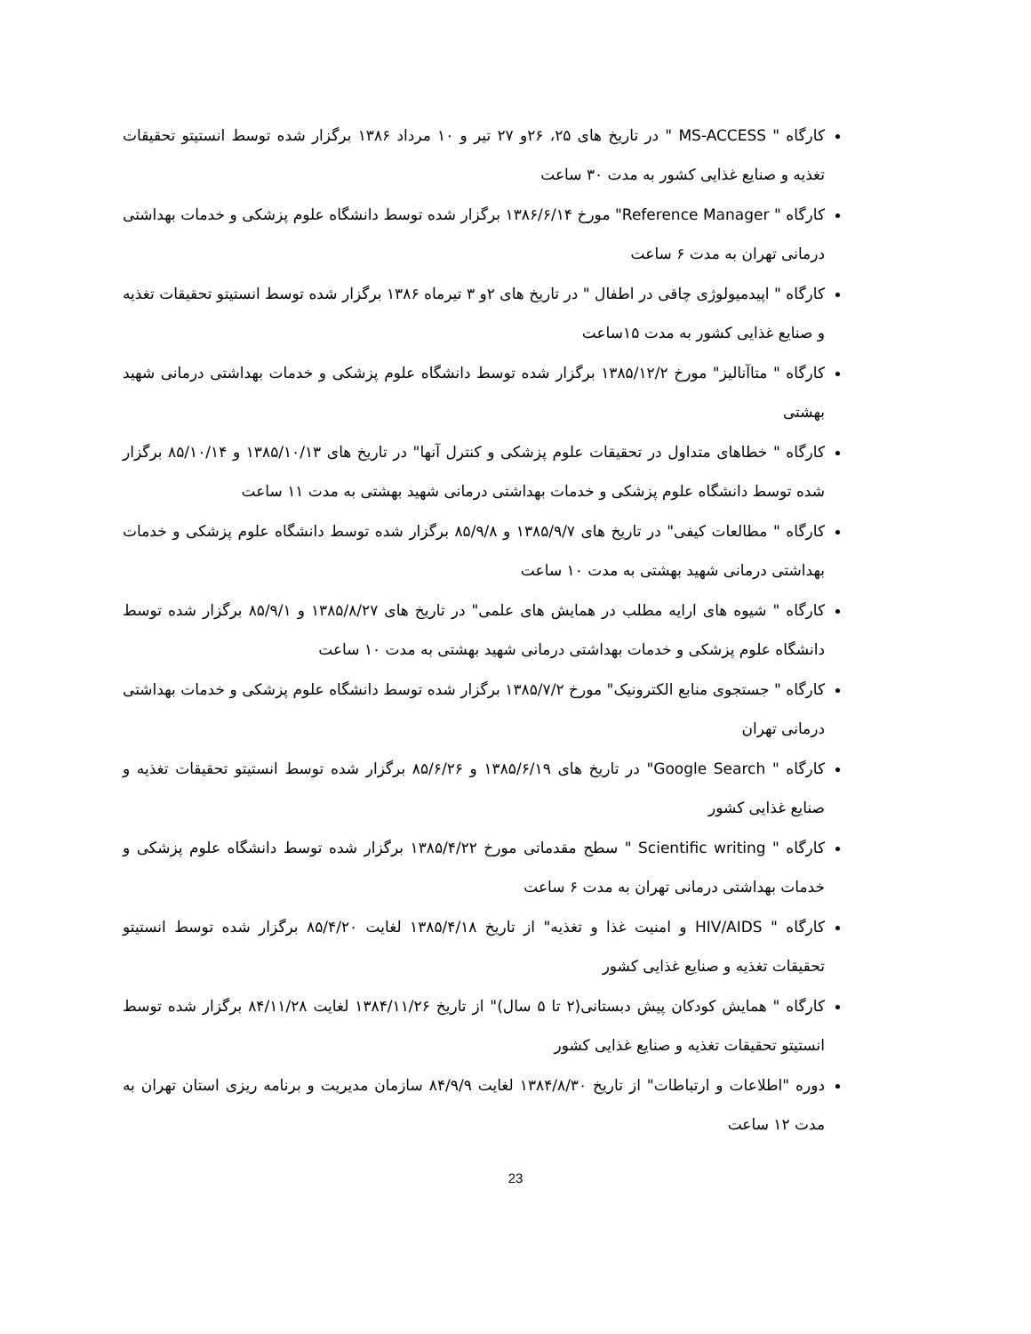کارگاه " MS-ACCESS " در تاریخ های ۲۵، ۲۶و ۲۷ تیر و ۱۰ مرداد ۱۳۸۶ برگزار شده توسط انستیتو تحقیقات تغذیه و صنایع غذایی کشور به مدت ۳۰ ساعت
کارگاه " Reference Manager" مورخ ۱۳۸۶/۶/۱۴ برگزار شده توسط دانشگاه علوم پزشکی و خدمات بهداشتی درمانی تهران به مدت ۶ ساعت
کارگاه " اپیدمیولوژی چاقی در اطفال " در تاریخ های ۲و ۳ تیرماه ۱۳۸۶ برگزار شده توسط انستیتو تحقیقات تغذیه و صنایع غذایی کشور به مدت ۱۵ساعت
کارگاه " متاآنالیز" مورخ ۱۳۸۵/۱۲/۲ برگزار شده توسط دانشگاه علوم پزشکی و خدمات بهداشتی درمانی شهید بهشتی
کارگاه " خطاهای متداول در تحقیقات علوم پزشکی و کنترل آنها" در تاریخ های ۱۳۸۵/۱۰/۱۳ و ۸۵/۱۰/۱۴ برگزار شده توسط دانشگاه علوم پزشکی و خدمات بهداشتی درمانی شهید بهشتی به مدت ۱۱ ساعت
کارگاه " مطالعات کیفی" در تاریخ های ۱۳۸۵/۹/۷ و ۸۵/۹/۸ برگزار شده توسط دانشگاه علوم پزشکی و خدمات بهداشتی درمانی شهید بهشتی به مدت ۱۰ ساعت
کارگاه " شیوه های ارایه مطلب در همایش های علمی" در تاریخ های ۱۳۸۵/۸/۲۷ و ۸۵/۹/۱ برگزار شده توسط دانشگاه علوم پزشکی و خدمات بهداشتی درمانی شهید بهشتی به مدت ۱۰ ساعت
کارگاه " جستجوی منابع الکترونیک" مورخ ۱۳۸۵/۷/۲ برگزار شده توسط دانشگاه علوم پزشکی و خدمات بهداشتی درمانی تهران
کارگاه " Google Search" در تاریخ های ۱۳۸۵/۶/۱۹ و ۸۵/۶/۲۶ برگزار شده توسط انستیتو تحقیقات تغذیه و صنایع غذایی کشور
کارگاه " Scientific writing " سطح مقدماتی مورخ ۱۳۸۵/۴/۲۲ برگزار شده توسط دانشگاه علوم پزشکی و خدمات بهداشتی درمانی تهران به مدت ۶ ساعت
کارگاه " HIV/AIDS و امنیت غذا و تغذیه" از تاریخ ۱۳۸۵/۴/۱۸ لغایت ۸۵/۴/۲۰ برگزار شده توسط انستیتو تحقیقات تغذیه و صنایع غذایی کشور
کارگاه " همایش کودکان پیش دبستانی(۲ تا ۵ سال)" از تاریخ ۱۳۸۴/۱۱/۲۶ لغایت ۸۴/۱۱/۲۸ برگزار شده توسط انستیتو تحقیقات تغذیه و صنایع غذایی کشور
دوره "اطلاعات و ارتباطات" از تاریخ ۱۳۸۴/۸/۳۰ لغایت ۸۴/۹/۹ سازمان مدیریت و برنامه ریزی استان تهران به مدت ۱۲ ساعت
23